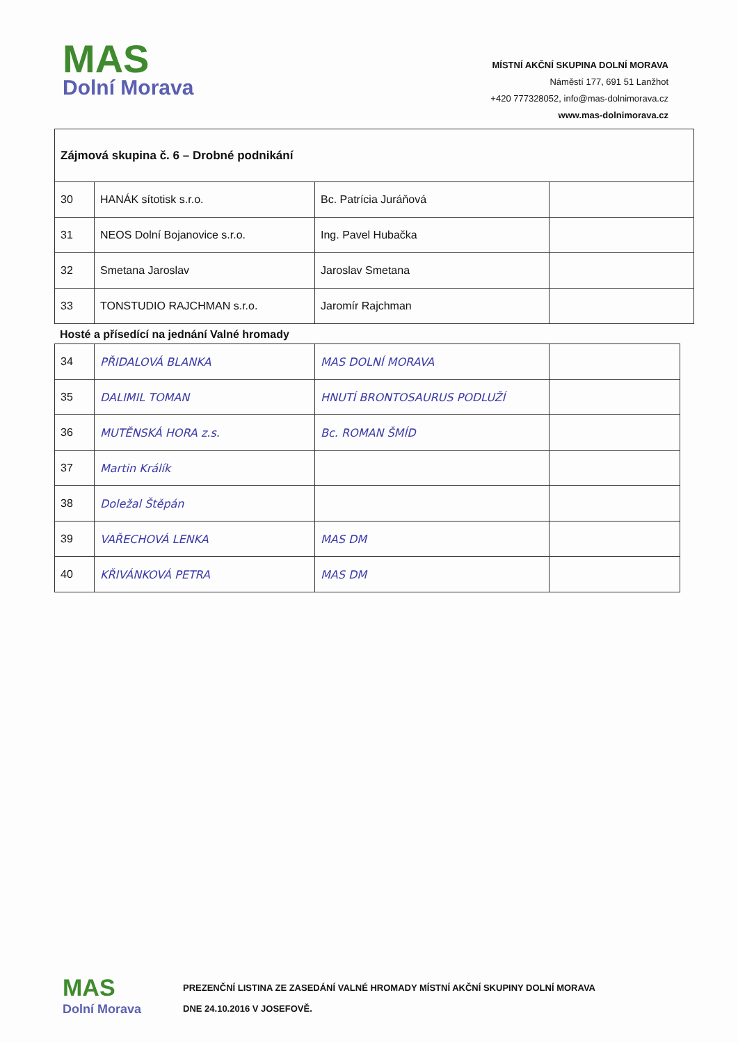MAS
Dolní Morava
MÍSTNÍ AKČNÍ SKUPINA DOLNÍ MORAVA
Náměstí 177, 691 51 Lanžhot
+420 777328052, info@mas-dolnimorava.cz
www.mas-dolnimorava.cz
| Zájmová skupina č. 6 – Drobné podnikání | | | |
| 30 | HANÁK sítotisk s.r.o. | Bc. Patrícia Juráňová | |
| 31 | NEOS Dolní Bojanovice s.r.o. | Ing. Pavel Hubačka | |
| 32 | Smetana Jaroslav | Jaroslav Smetana | |
| 33 | TONSTUDIO RAJCHMAN s.r.o. | Jaromír Rajchman | |
Hosté a přísedící na jednání Valné hromady
| 34 | PŘIDALOVÁ BLANKA | MAS DOLNÍ MORAVA | |
| 35 | DALIMIL TOMAN | HNUTÍ BRONTOSAURUS PODLUŽÍ | |
| 36 | MUTĚNSKÁ HORA z.s. | Bc. ROMAN ŠMÍD | |
| 37 | Martin Králík | | |
| 38 | Doležal Štěpán | | |
| 39 | VAŘECHOVÁ LENKA | MAS DM | |
| 40 | KŘIVÁNKOVÁ PETRA | MAS DM | |
MAS
Dolní Morava
PREZENČNÍ LISTINA ZE ZASEDÁNÍ VALNÉ HROMADY MÍSTNÍ AKČNÍ SKUPINY DOLNÍ MORAVA
DNE 24.10.2016 V JOSEFOVĚ.